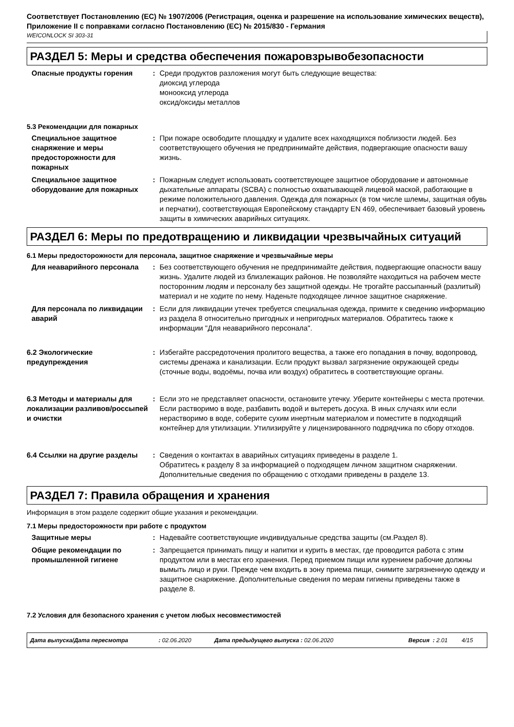Соответствует Постановлению (ЕС) № 1907/2006 (Регистрация, оценка и разрешение на использование химических веществ), Приложение II с поправками согласно Постановлению (ЕС) № 2015/830 - Германия
WEICONLOCK SI 303-31
РАЗДЕЛ 5: Меры и средства обеспечения пожаровзрывобезопасности
Опасные продукты горения : Среди продуктов разложения могут быть следующие вещества:
диоксид углерода
монооксид углерода
оксид/оксиды металлов
5.3 Рекомендации для пожарных
Специальное защитное снаряжение и меры предосторожности для пожарных
: При пожаре освободите площадку и удалите всех находящихся поблизости людей. Без соответствующего обучения не предпринимайте действия, подвергающие опасности вашу жизнь.
Специальное защитное оборудование для пожарных
: Пожарным следует использовать соответствующее защитное оборудование и автономные дыхательные аппараты (SCBA) с полностью охватывающей лицевой маской, работающие в режиме положительного давления. Одежда для пожарных (в том числе шлемы, защитная обувь и перчатки), соответствующая Европейскому стандарту EN 469, обеспечивает базовый уровень защиты в химических аварийных ситуациях.
РАЗДЕЛ 6: Меры по предотвращению и ликвидации чрезвычайных ситуаций
6.1 Меры предосторожности для персонала, защитное снаряжение и чрезвычайные меры
Для неаварийного персонала : Без соответствующего обучения не предпринимайте действия, подвергающие опасности вашу жизнь. Удалите людей из близлежащих районов. Не позволяйте находиться на рабочем месте посторонним людям и персоналу без защитной одежды. Не трогайте рассыпанный (разлитый) материал и не ходите по нему. Наденьте подходящее личное защитное снаряжение.
Для персонала по ликвидации аварий
: Если для ликвидации утечек требуется специальная одежда, примите к сведению информацию из раздела 8 относительно пригодных и непригодных материалов. Обратитесь также к информации "Для неаварийного персонала".
6.2 Экологические предупреждения
: Избегайте рассредоточения пролитого вещества, а также его попадания в почву, водопровод, системы дренажа и канализации. Если продукт вызвал загрязнение окружающей среды (сточные воды, водоёмы, почва или воздух) обратитесь в соответствующие органы.
6.3 Методы и материалы для локализации разливов/россыпей и очистки
: Если это не представляет опасности, остановите утечку. Уберите контейнеры с места протечки. Если растворимо в воде, разбавить водой и вытереть досуха. В иных случаях или если нерастворимо в воде, соберите сухим инертным материалом и поместите в подходящий контейнер для утилизации. Утилизируйте у лицензированного подрядчика по сбору отходов.
6.4 Ссылки на другие разделы : Сведения о контактах в аварийных ситуациях приведены в разделе 1.
Обратитесь к разделу 8 за информацией о подходящем личном защитном снаряжении.
Дополнительные сведения по обращению с отходами приведены в разделе 13.
РАЗДЕЛ 7: Правила обращения и хранения
Информация в этом разделе содержит общие указания и рекомендации.
7.1 Меры предосторожности при работе с продуктом
Защитные меры : Надевайте соответствующие индивидуальные средства защиты (см.Раздел 8).
Общие рекомендации по промышленной гигиене
: Запрещается принимать пищу и напитки и курить в местах, где проводится работа с этим продуктом или в местах его хранения. Перед приемом пищи или курением рабочие должны вымыть лицо и руки. Прежде чем входить в зону приема пищи, снимите загрязненную одежду и защитное снаряжение. Дополнительные сведения по мерам гигиены приведены также в разделе 8.
7.2 Условия для безопасного хранения с учетом любых несовместимостей
Дата выпуска/Дата пересмотра: 02.06.2020 Дата предыдущего выпуска : 02.06.2020 Версия : 2.01 4/15